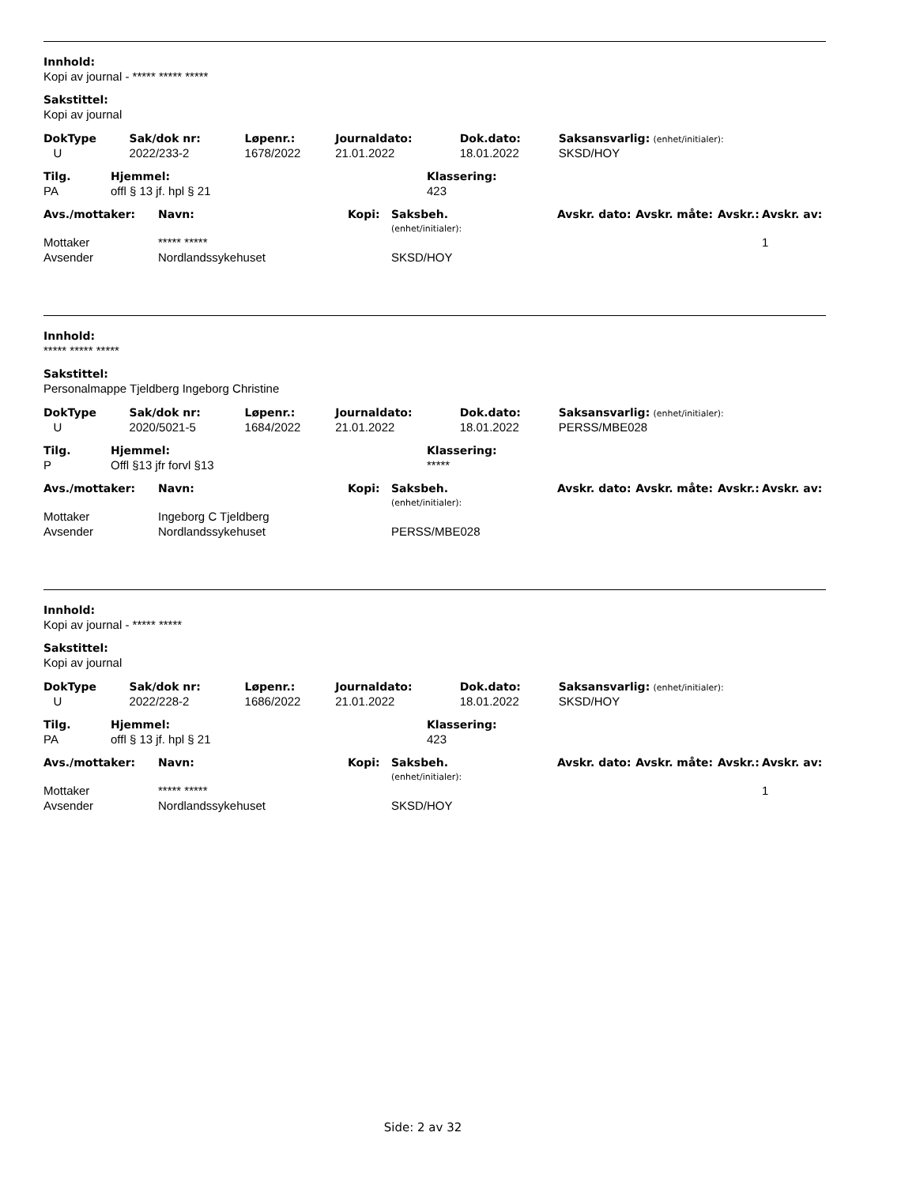Innhold:
Kopi av journal - ***** ***** *****
Sakstittel:
Kopi av journal
| DokType | Sak/dok nr: | Løpenr.: | Journaldato: | Dok.dato: | Saksansvarlig: (enhet/initialer): |
| U | 2022/233-2 | 1678/2022 | 21.01.2022 | 18.01.2022 | SKSD/HOY |
| Tilg. | Hjemmel: | Klassering: |
| PA | offl § 13 jf. hpl § 21 | 423 |
| Avs./mottaker: | Navn: | Kopi: | Saksbeh. (enhet/initialer): | Avskr. dato: | Avskr. måte: | Avskr.: | Avskr. av: |
| Mottaker | ***** ***** | | | | | | 1 |
| Avsender | Nordlandssykehuset | | SKSD/HOY | | | | |
Innhold:
***** ***** *****
Sakstittel:
Personalmappe Tjeldberg Ingeborg Christine
| DokType | Sak/dok nr: | Løpenr.: | Journaldato: | Dok.dato: | Saksansvarlig: (enhet/initialer): |
| U | 2020/5021-5 | 1684/2022 | 21.01.2022 | 18.01.2022 | PERSS/MBE028 |
| Tilg. | Hjemmel: | Klassering: |
| P | Offl §13 jfr forvl §13 | ***** |
| Avs./mottaker: | Navn: | Kopi: | Saksbeh. (enhet/initialer): | Avskr. dato: | Avskr. måte: | Avskr.: | Avskr. av: |
| Mottaker | Ingeborg C Tjeldberg | | | | | | |
| Avsender | Nordlandssykehuset | | PERSS/MBE028 | | | | |
Innhold:
Kopi av journal - ***** *****
Sakstittel:
Kopi av journal
| DokType | Sak/dok nr: | Løpenr.: | Journaldato: | Dok.dato: | Saksansvarlig: (enhet/initialer): |
| U | 2022/228-2 | 1686/2022 | 21.01.2022 | 18.01.2022 | SKSD/HOY |
| Tilg. | Hjemmel: | Klassering: |
| PA | offl § 13 jf. hpl § 21 | 423 |
| Avs./mottaker: | Navn: | Kopi: | Saksbeh. (enhet/initialer): | Avskr. dato: | Avskr. måte: | Avskr.: | Avskr. av: |
| Mottaker | ***** ***** | | | | | | 1 |
| Avsender | Nordlandssykehuset | | SKSD/HOY | | | | |
Side: 2 av 32